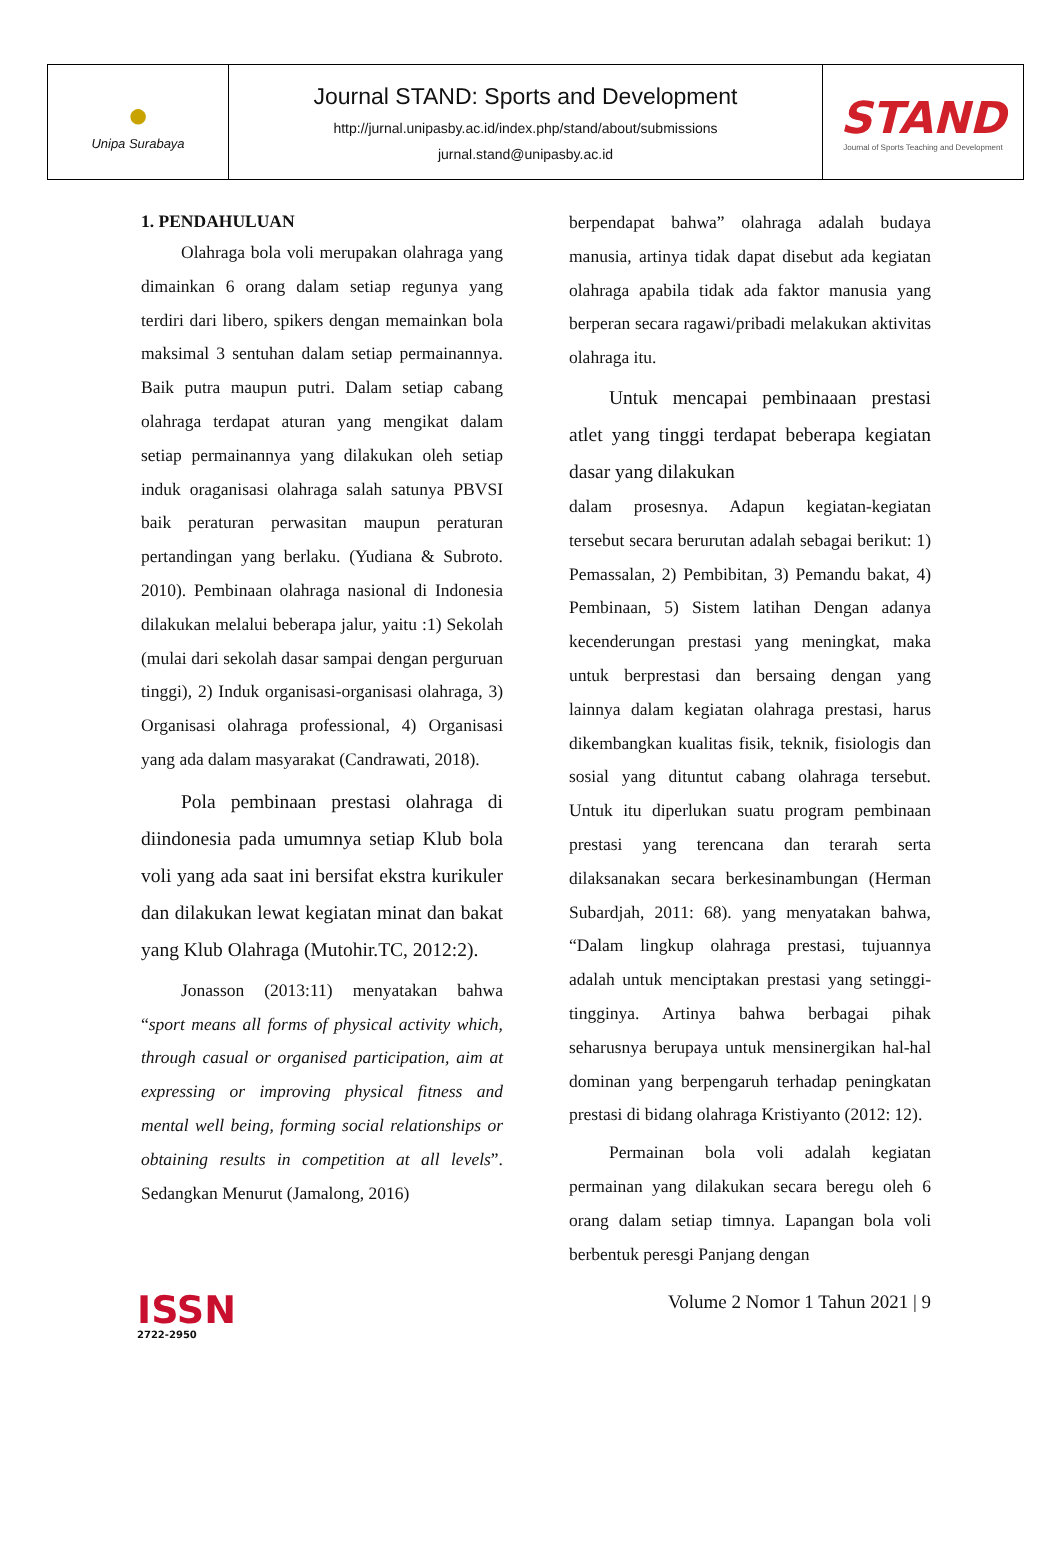| ● Unipa Surabaya | Journal STAND: Sports and Development http://jurnal.unipasby.ac.id/index.php/stand/about/submissions jurnal.stand@unipasby.ac.id | STAND Journal of Sports Teaching and Development |
1. PENDAHULUAN
Olahraga bola voli merupakan olahraga yang dimainkan 6 orang dalam setiap regunya yang terdiri dari libero, spikers dengan memainkan bola maksimal 3 sentuhan dalam setiap permainannya. Baik putra maupun putri. Dalam setiap cabang olahraga terdapat aturan yang mengikat dalam setiap permainannya yang dilakukan oleh setiap induk oraganisasi olahraga salah satunya PBVSI baik peraturan perwasitan maupun peraturan pertandingan yang berlaku. (Yudiana & Subroto. 2010). Pembinaan olahraga nasional di Indonesia dilakukan melalui beberapa jalur, yaitu :1) Sekolah (mulai dari sekolah dasar sampai dengan perguruan tinggi), 2) Induk organisasi-organisasi olahraga, 3) Organisasi olahraga professional, 4) Organisasi yang ada dalam masyarakat (Candrawati, 2018).
Pola pembinaan prestasi olahraga di diindonesia pada umumnya setiap Klub bola voli yang ada saat ini bersifat ekstra kurikuler dan dilakukan lewat kegiatan minat dan bakat yang Klub Olahraga (Mutohir.TC, 2012:2).
Jonasson (2013:11) menyatakan bahwa “sport means all forms of physical activity which, through casual or organised participation, aim at expressing or improving physical fitness and mental well being, forming social relationships or obtaining results in competition at all levels”. Sedangkan Menurut (Jamalong, 2016)
berpendapat bahwa” olahraga adalah budaya manusia, artinya tidak dapat disebut ada kegiatan olahraga apabila tidak ada faktor manusia yang berperan secara ragawi/pribadi melakukan aktivitas olahraga itu.
Untuk mencapai pembinaaan prestasi atlet yang tinggi terdapat beberapa kegiatan dasar yang dilakukan
dalam prosesnya. Adapun kegiatan-kegiatan tersebut secara berurutan adalah sebagai berikut: 1) Pemassalan, 2) Pembibitan, 3) Pemandu bakat, 4) Pembinaan, 5) Sistem latihan Dengan adanya kecenderungan prestasi yang meningkat, maka untuk berprestasi dan bersaing dengan yang lainnya dalam kegiatan olahraga prestasi, harus dikembangkan kualitas fisik, teknik, fisiologis dan sosial yang dituntut cabang olahraga tersebut. Untuk itu diperlukan suatu program pembinaan prestasi yang terencana dan terarah serta dilaksanakan secara berkesinambungan (Herman Subardjah, 2011: 68). yang menyatakan bahwa, “Dalam lingkup olahraga prestasi, tujuannya adalah untuk menciptakan prestasi yang setinggi-tingginya. Artinya bahwa berbagai pihak seharusnya berupaya untuk mensinergikan hal-hal dominan yang berpengaruh terhadap peningkatan prestasi di bidang olahraga Kristiyanto (2012: 12).
Permainan bola voli adalah kegiatan permainan yang dilakukan secara beregu oleh 6 orang dalam setiap timnya. Lapangan bola voli berbentuk peresgi Panjang dengan
ISSN
2722-2950
Volume 2 Nomor 1 Tahun 2021 | 9